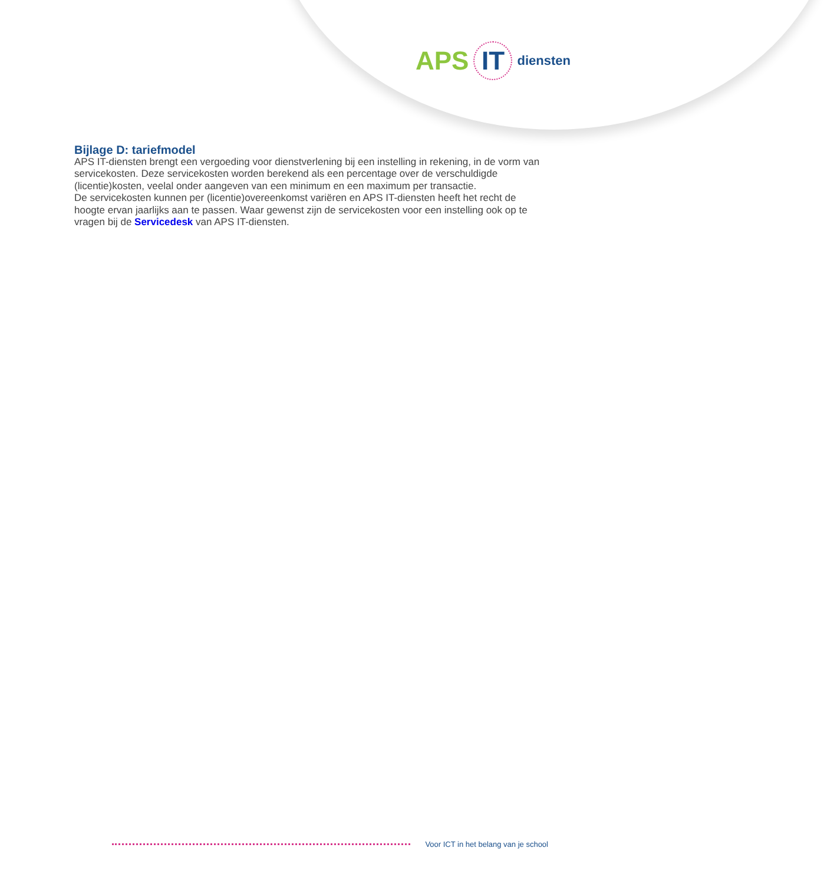APS IT diensten
Bijlage D: tariefmodel
APS IT-diensten brengt een vergoeding voor dienstverlening bij een instelling in rekening, in de vorm van servicekosten. Deze servicekosten worden berekend als een percentage over de verschuldigde (licentie)kosten, veelal onder aangeven van een minimum en een maximum per transactie.
De servicekosten kunnen per (licentie)overeenkomst variëren en APS IT-diensten heeft het recht de hoogte ervan jaarlijks aan te passen. Waar gewenst zijn de servicekosten voor een instelling ook op te vragen bij de Servicedesk van APS IT-diensten.
Voor ICT in het belang van je school